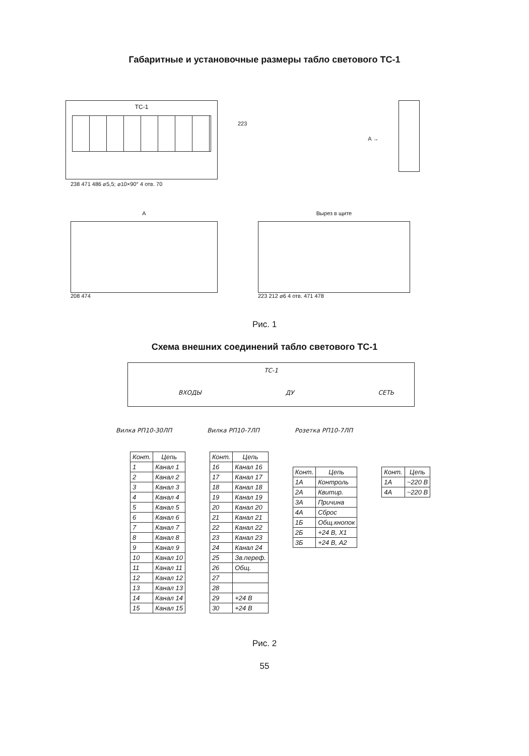Габаритные и установочные размеры табло светового ТС-1
ТС-1
223
A →
238 471 486 ⌀5,5; ⌀10×90° 4 отв. 70
А
208 474
Вырез в щите
223 212 ⌀6 4 отв. 471 478
Рис. 1
Схема внешних соединений табло светового ТС-1
ТС-1
ВХОДЫ ДУ СЕТЬ
Вилка РП10-30ЛП Вилка РП10-7ЛП Розетка РП10-7ЛП
| Конт. | Цепь |
| --- | --- |
| 1 | Канал 1 |
| 2 | Канал 2 |
| 3 | Канал 3 |
| 4 | Канал 4 |
| 5 | Канал 5 |
| 6 | Канал 6 |
| 7 | Канал 7 |
| 8 | Канал 8 |
| 9 | Канал 9 |
| 10 | Канал 10 |
| 11 | Канал 11 |
| 12 | Канал 12 |
| 13 | Канал 13 |
| 14 | Канал 14 |
| 15 | Канал 15 |
| Конт. | Цепь |
| --- | --- |
| 16 | Канал 16 |
| 17 | Канал 17 |
| 18 | Канал 18 |
| 19 | Канал 19 |
| 20 | Канал 20 |
| 21 | Канал 21 |
| 22 | Канал 22 |
| 23 | Канал 23 |
| 24 | Канал 24 |
| 25 | Зв.переф. |
| 26 | Общ. |
| 27 | |
| 28 | |
| 29 | +24 В |
| 30 | +24 В |
| Конт. | Цепь |
| --- | --- |
| 1А | Контроль |
| 2А | Квитир. |
| 3А | Причина |
| 4А | Сброс |
| 1Б | Общ.кнопок |
| 2Б | +24 В, Х1 |
| 3Б | +24 В, А2 |
| Конт. | Цепь |
| --- | --- |
| 1А | ~220 В |
| 4А | ~220 В |
Рис. 2
55